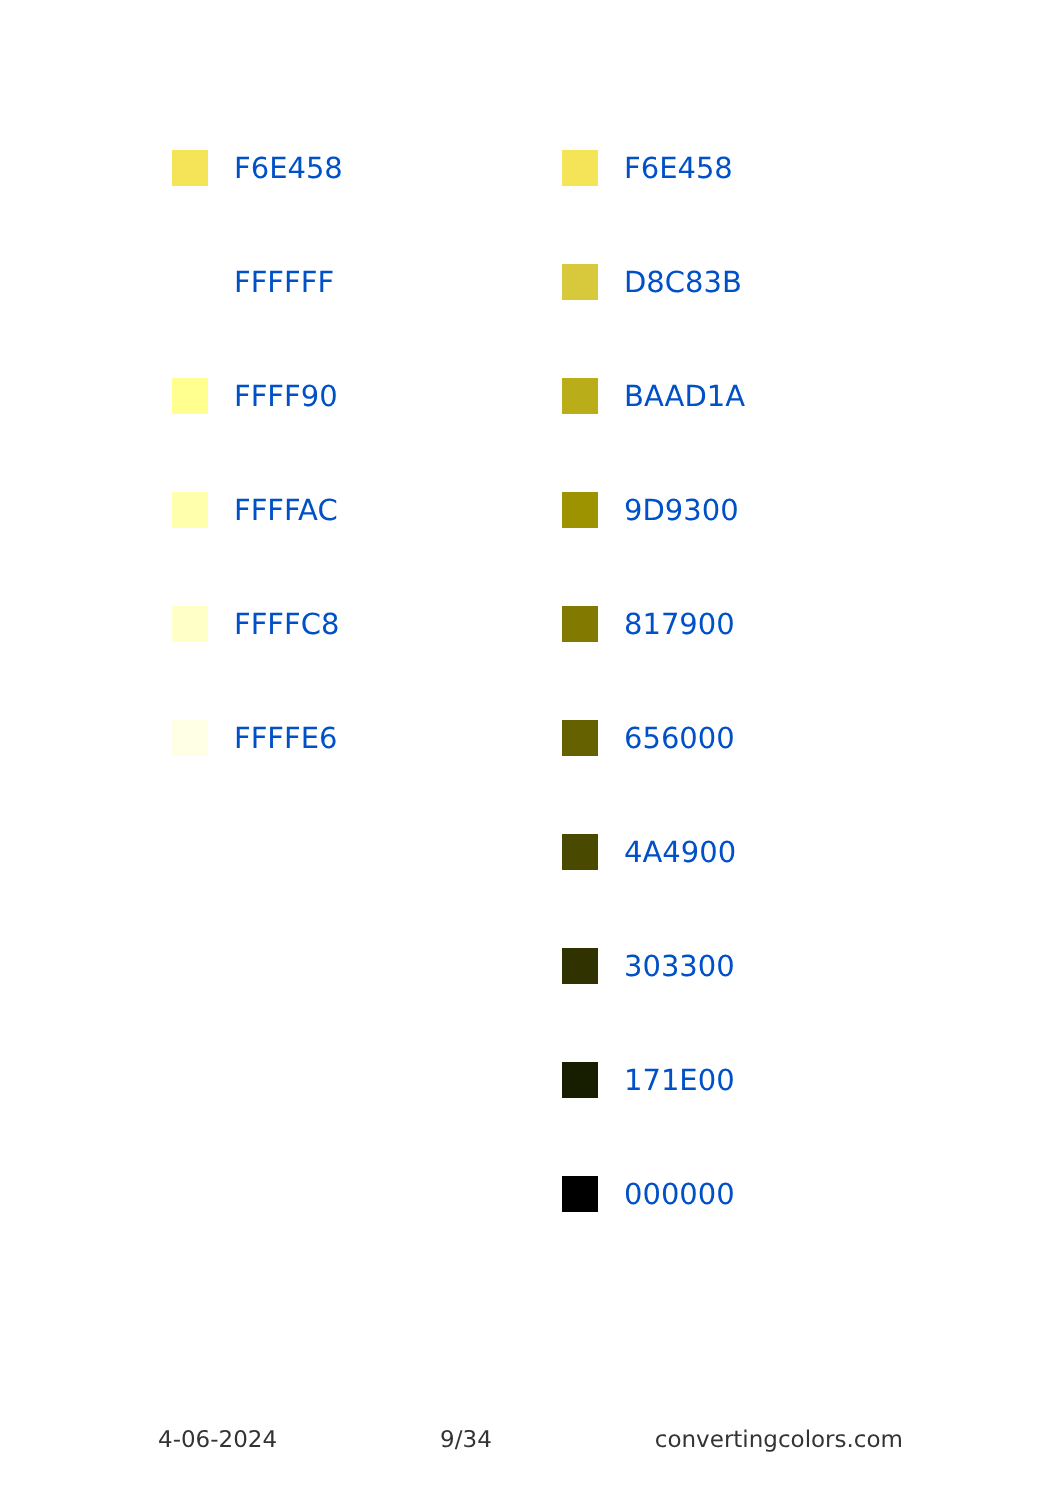F6E458
FFFFFF
FFFF90
FFFFAC
FFFFC8
FFFFE6
F6E458
D8C83B
BAAD1A
9D9300
817900
656000
4A4900
303300
171E00
000000
4-06-2024 9/34 convertingcolors.com